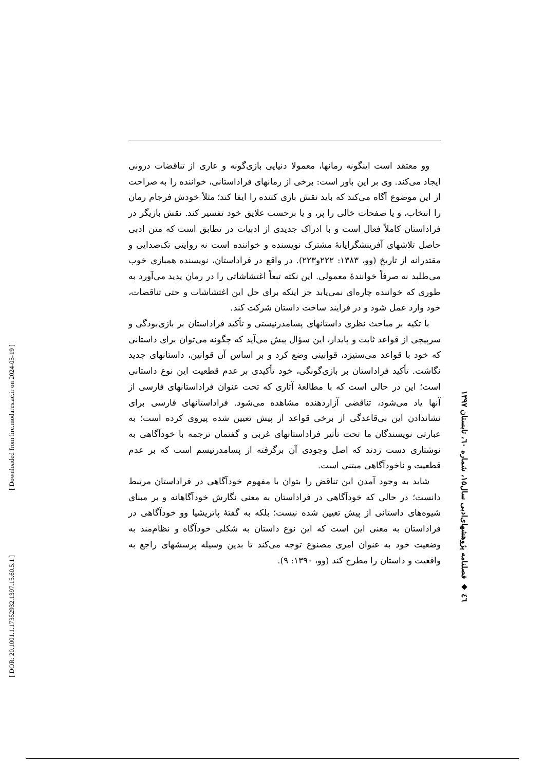وو معتقد است اینگونه رمانها، معمولا دنیایی بازی‌گونه و عاری از تناقضات درونی ایجاد می‌کند. وی بر این باور است: برخی از رمانهای فراداستانی، خواننده را به صراحت از این موضوع آگاه می‌کند که باید نقش بازی کننده را ایفا کند؛ مثلاً خودش فرجام رمان را انتخاب، و یا صفحات خالی را پر، و یا برحسب علایق خود تفسیر کند. نقش بازیگر در فراداستان کاملاً فعال است و با ادراک جدیدی از ادبیات در تطابق است که متن ادبی حاصل تلاشهای آفرینشگرایانهٔ مشترک نویسنده و خواننده است نه روایتی تک‌صدایی و مقتدرانه از تاریخ (وو، ۱۳۸۳: ۲۲۲و۲۲۳). در واقع در فراداستان، نویسنده همبازی خوب می‌طلبد نه صرفاً خوانندهٔ معمولی. این نکته تبعاً اغتشاشاتی را در رمان پدید می‌آورد به طوری که خواننده چاره‌ای نمی‌یابد جز اینکه برای حل این اغتشاشات و حتی تناقضات، خود وارد عمل شود و در فرایند ساخت داستان شرکت کند.
با تکیه بر مباحث نظری داستانهای پسامدرنیستی و تأکید فراداستان بر بازی‌بودگی و سرپیچی از قواعد ثابت و پایدار، این سؤال پیش می‌آید که چگونه می‌توان برای داستانی که خود با قواعد می‌ستیزد، قوانینی وضع کرد و بر اساس آن قوانین، داستانهای جدید نگاشت. تأکید فراداستان بر بازی‌گونگی، خود تأکیدی بر عدم قطعیت این نوع داستانی است؛ این در حالی است که با مطالعهٔ آثاری که تحت عنوان فراداستانهای فارسی از آنها یاد می‌شود، تناقضی آزاردهنده مشاهده می‌شود. فراداستانهای فارسی برای نشاندادن این بی‌قاعدگی از برخی قواعد از پیش تعیین شده پیروی کرده است؛ به عبارتی نویسندگان ما تحت تأثیر فراداستانهای غربی و گفتمان ترجمه با خودآگاهی به نوشتاری دست زدند که اصل وجودی آن برگرفته از پسامدرنیسم است که بر عدم قطعیت و ناخودآگاهی مبتنی است.
شاید به وجود آمدن این تناقض را بتوان با مفهوم خودآگاهی در فراداستان مرتبط دانست؛ در حالی که خودآگاهی در فراداستان به معنی نگارش خودآگاهانه و بر مبنای شیوه‌های داستانی از پیش تعیین شده نیست؛ بلکه به گفتهٔ پاتریشیا وو خودآگاهی در فراداستان به معنی این است که این نوع داستان به شکلی خودآگاه و نظام‌مند به وضعیت خود به عنوان امری مصنوع توجه می‌کند تا بدین وسیله پرسشهای راجع به واقعیت و داستان را مطرح کند (وو، ۱۳۹۰: ۹).
٤٦ ◆ فصلنامه پژوهشهای‌ادبی سال۱۵، شماره ٦۰، تابستان ۱۳۹۷
[ Downloaded from lire.modares.ac.ir on 2024-05-19 ]
[ DOR: 20.1001.1.17352932.1397.15.60.5.1 ]